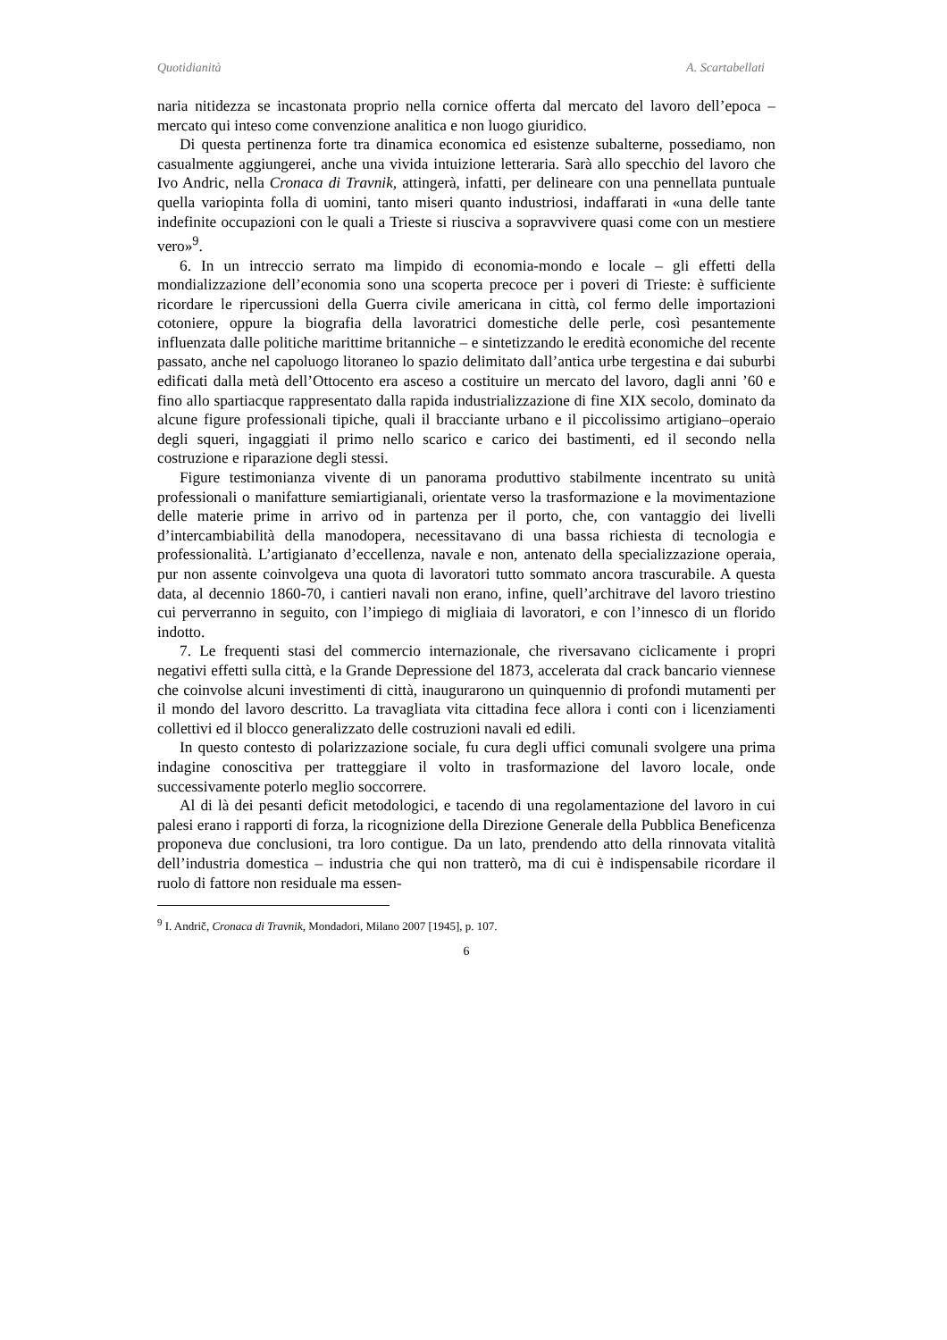Quotidianità A. Scartabellati
naria nitidezza se incastonata proprio nella cornice offerta dal mercato del lavoro dell’epoca – mercato qui inteso come convenzione analitica e non luogo giuridico.
Di questa pertinenza forte tra dinamica economica ed esistenze subalterne, possediamo, non casualmente aggiungerei, anche una vivida intuizione letteraria. Sarà allo specchio del lavoro che Ivo Andric, nella Cronaca di Travnik, attingerà, infatti, per delineare con una pennellata puntuale quella variopinta folla di uomini, tanto miseri quanto industriosi, indaffarati in «una delle tante indefinite occupazioni con le quali a Trieste si riusciva a sopravvivere quasi come con un mestiere vero»<sup>9</sup>.
6. In un intreccio serrato ma limpido di economia-mondo e locale – gli effetti della mondializzazione dell’economia sono una scoperta precoce per i poveri di Trieste: è sufficiente ricordare le ripercussioni della Guerra civile americana in città, col fermo delle importazioni cotoniere, oppure la biografia della lavoratrici domestiche delle perle, così pesantemente influenzata dalle politiche marittime britanniche – e sintetizzando le eredità economiche del recente passato, anche nel capoluogo litoraneo lo spazio delimitato dall’antica urbe tergestina e dai suburbi edificati dalla metà dell’Ottocento era asceso a costituire un mercato del lavoro, dagli anni ’60 e fino allo spartiacque rappresentato dalla rapida industrializzazione di fine XIX secolo, dominato da alcune figure professionali tipiche, quali il bracciante urbano e il piccolissimo artigiano–operaio degli squeri, ingaggiati il primo nello scarico e carico dei bastimenti, ed il secondo nella costruzione e riparazione degli stessi.
Figure testimonianza vivente di un panorama produttivo stabilmente incentrato su unità professionali o manifatture semiartigianali, orientate verso la trasformazione e la movimentazione delle materie prime in arrivo od in partenza per il porto, che, con vantaggio dei livelli d’intercambiabilità della manodopera, necessitavano di una bassa richiesta di tecnologia e professionalità. L’artigianato d’eccellenza, navale e non, antenato della specializzazione operaia, pur non assente coinvolgeva una quota di lavoratori tutto sommato ancora trascurabile. A questa data, al decennio 1860-70, i cantieri navali non erano, infine, quell’architrave del lavoro triestino cui perverranno in seguito, con l’impiego di migliaia di lavoratori, e con l’innesco di un florido indotto.
7. Le frequenti stasi del commercio internazionale, che riversavano ciclicamente i propri negativi effetti sulla città, e la Grande Depressione del 1873, accelerata dal crack bancario viennese che coinvolse alcuni investimenti di città, inaugurarono un quinquennio di profondi mutamenti per il mondo del lavoro descritto. La travagliata vita cittadina fece allora i conti con i licenziamenti collettivi ed il blocco generalizzato delle costruzioni navali ed edili.
In questo contesto di polarizzazione sociale, fu cura degli uffici comunali svolgere una prima indagine conoscitiva per tratteggiare il volto in trasformazione del lavoro locale, onde successivamente poterlo meglio soccorrere.
Al di là dei pesanti deficit metodologici, e tacendo di una regolamentazione del lavoro in cui palesi erano i rapporti di forza, la ricognizione della Direzione Generale della Pubblica Beneficenza proponeva due conclusioni, tra loro contigue. Da un lato, prendendo atto della rinnovata vitalità dell’industria domestica – industria che qui non tratterò, ma di cui è indispensabile ricordare il ruolo di fattore non residuale ma essen-
<sup>9</sup> I. Andrič, Cronaca di Travnik, Mondadori, Milano 2007 [1945], p. 107.
6